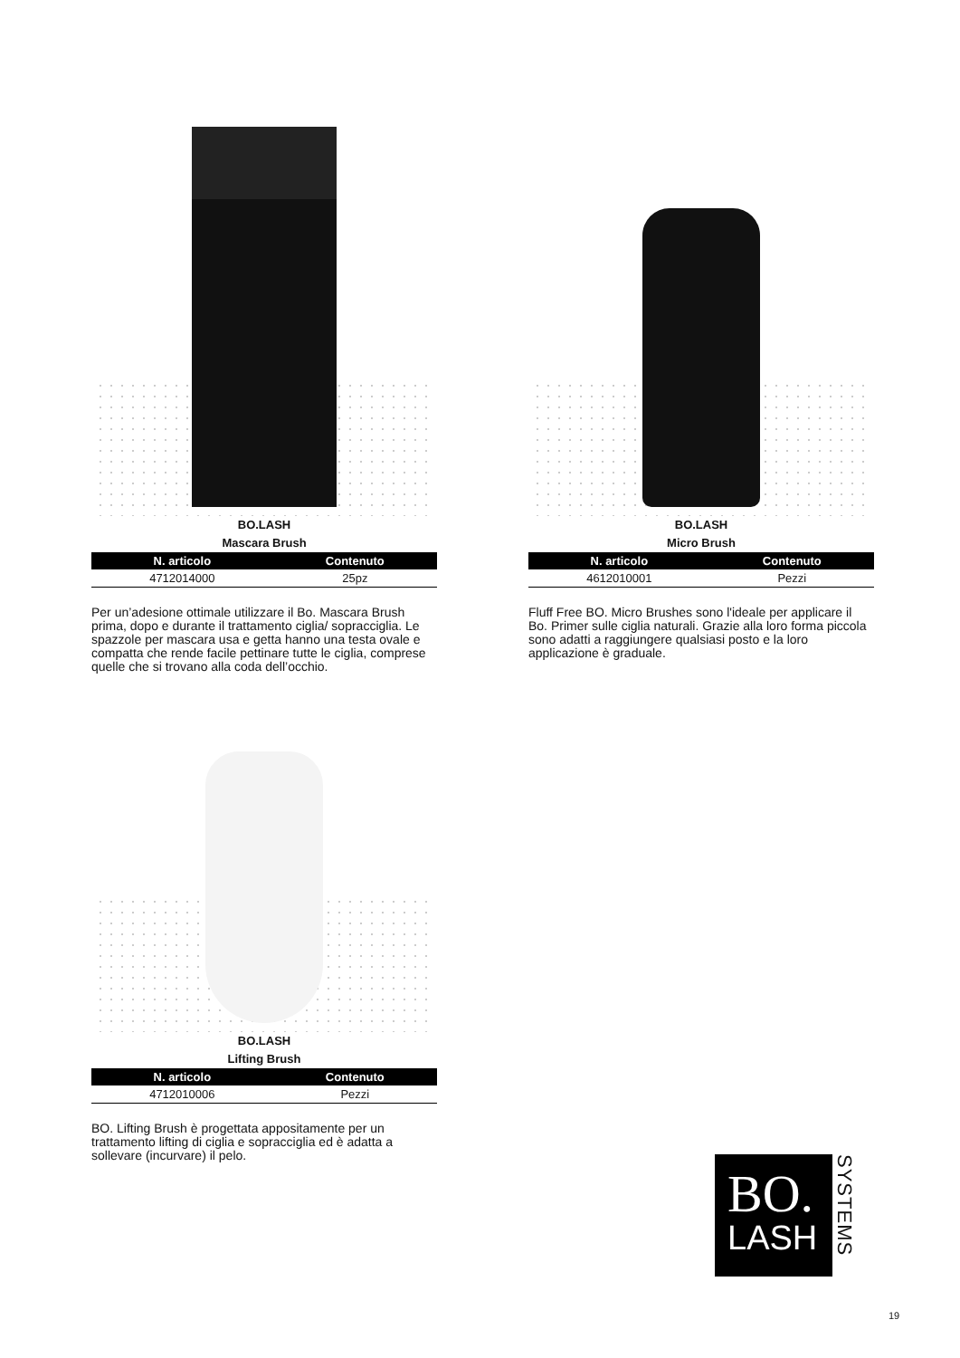BO.LASH
Mascara Brush
| N. articolo | Contenuto |
| --- | --- |
| 4712014000 | 25pz |
Per un’adesione ottimale utilizzare il Bo. Mascara Brush prima, dopo e durante il trattamento ciglia/ sopracciglia. Le spazzole per mascara usa e getta hanno una testa ovale e compatta che rende facile pettinare tutte le ciglia, comprese quelle che si trovano alla coda dell’occhio.
BO.LASH
Micro Brush
| N. articolo | Contenuto |
| --- | --- |
| 4612010001 | Pezzi |
Fluff Free BO. Micro Brushes sono l'ideale per applicare il Bo. Primer sulle ciglia naturali. Grazie alla loro forma piccola sono adatti a raggiungere qualsiasi posto e la loro applicazione è graduale.
BO.LASH
Lifting Brush
| N. articolo | Contenuto |
| --- | --- |
| 4712010006 | Pezzi |
BO. Lifting Brush è progettata appositamente per un trattamento lifting di ciglia e sopracciglia ed è adatta a sollevare (incurvare) il pelo.
BO.
LASH
SYSTEMS
19